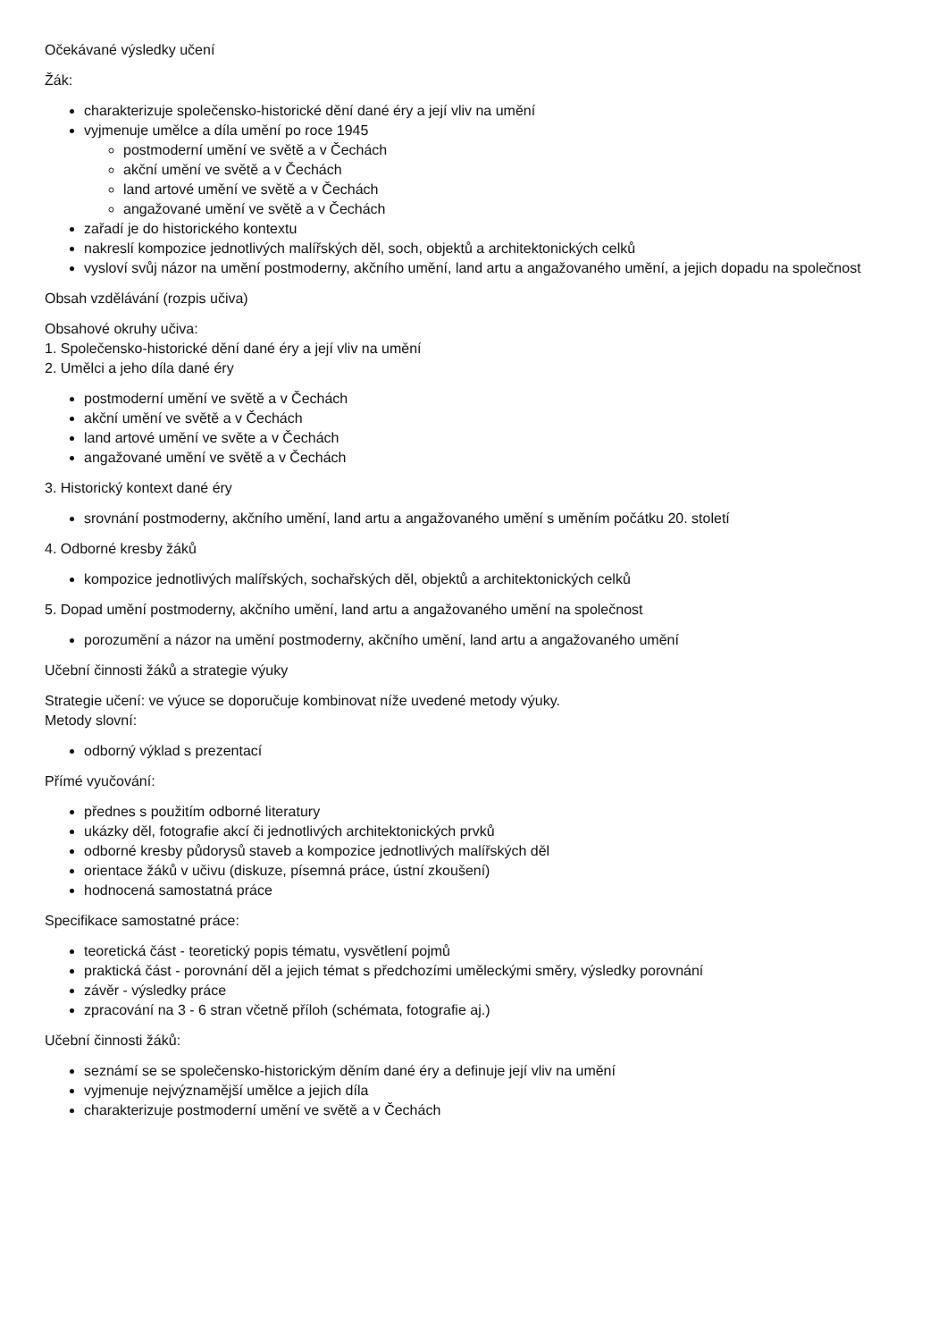Očekávané výsledky učení
Žák:
charakterizuje společensko-historické dění dané éry a její vliv na umění
vyjmenuje umělce a díla umění po roce 1945
postmoderní umění ve světě a v Čechách
akční umění ve světě a v Čechách
land artové umění ve světě a v Čechách
angažované umění ve světě a v Čechách
zařadí je do historického kontextu
nakreslí kompozice jednotlivých malířských děl, soch, objektů a architektonických celků
vysloví svůj názor na umění postmoderny, akčního umění, land artu a angažovaného umění, a jejich dopadu na společnost
Obsah vzdělávání (rozpis učiva)
Obsahové okruhy učiva:
1. Společensko-historické dění dané éry a její vliv na umění
2. Umělci a jeho díla dané éry
postmoderní umění ve světě a v Čechách
akční umění ve světě a v Čechách
land artové umění ve světe a v Čechách
angažované umění ve světě a v Čechách
3. Historický kontext dané éry
srovnání postmoderny, akčního umění, land artu a angažovaného umění s uměním počátku 20. století
4. Odborné kresby žáků
kompozice jednotlivých malířských, sochařských děl, objektů a architektonických celků
5. Dopad umění postmoderny, akčního umění, land artu a angažovaného umění na společnost
porozumění a názor na umění postmoderny, akčního umění, land artu a angažovaného umění
Učební činnosti žáků a strategie výuky
Strategie učení: ve výuce se doporučuje kombinovat níže uvedené metody výuky.
Metody slovní:
odborný výklad s prezentací
Přímé vyučování:
přednes s použitím odborné literatury
ukázky děl, fotografie akcí či jednotlivých architektonických prvků
odborné kresby půdorysů staveb a kompozice jednotlivých malířských děl
orientace žáků v učivu (diskuze, písemná práce, ústní zkoušení)
hodnocená samostatná práce
Specifikace samostatné práce:
teoretická část - teoretický popis tématu, vysvětlení pojmů
praktická část - porovnání děl a jejich témat s předchozími uměleckými směry, výsledky porovnání
závěr - výsledky práce
zpracování na 3 - 6 stran včetně příloh (schémata, fotografie aj.)
Učební činnosti žáků:
seznámí se se společensko-historickým děním dané éry a definuje její vliv na umění
vyjmenuje nejvýznamější umělce a jejich díla
charakterizuje postmoderní umění ve světě a v Čechách